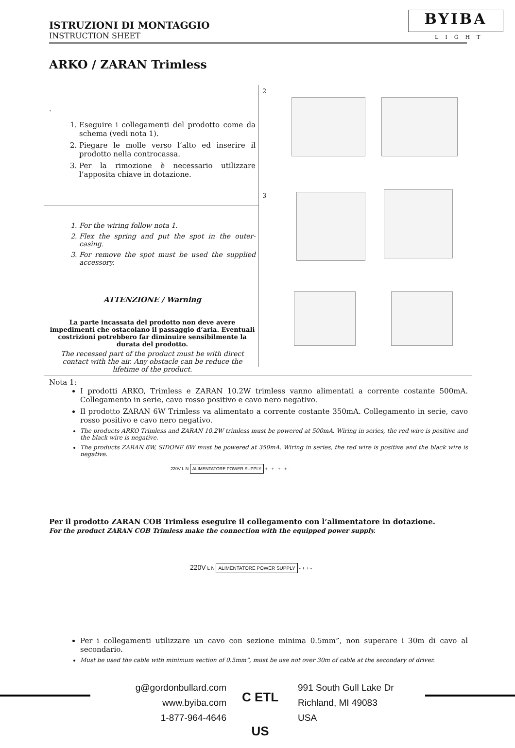ISTRUZIONI DI MONTAGGIO
INSTRUCTION SHEET
BYIBA
LIGHT
ARKO / ZARAN Trimless
.
1. Eseguire i collegamenti del prodotto come da schema (vedi nota 1).
2. Piegare le molle verso l’alto ed inserire il prodotto nella controcassa.
3. Per la rimozione è necessario utilizzare l’apposita chiave in dotazione.
1. For the wiring follow nota 1.
2. Flex the spring and put the spot in the outer-casing.
3. For remove the spot must be used the supplied accessory.
ATTENZIONE / Warning
La parte incassata del prodotto non deve avere impedimenti che ostacolano il passaggio d’aria. Eventuali costrizioni potrebbero far diminuire sensibilmente la durata del prodotto.
The recessed part of the product must be with direct contact with the air. Any obstacle can be reduce the lifetime of the product.
2
3
Nota 1:
I prodotti ARKO, Trimless e ZARAN 10.2W trimless vanno alimentati a corrente costante 500mA. Collegamento in serie, cavo rosso positivo e cavo nero negativo.
Il prodotto ZARAN 6W Trimless va alimentato a corrente costante 350mA. Collegamento in serie, cavo rosso positivo e cavo nero negativo.
The products ARKO Trimless and ZARAN 10.2W trimless must be powered at 500mA. Wiring in series, the red wire is positive and the black wire is negative.
The products ZARAN 6W, SIDONE 6W must be powered at 350mA. Wiring in series, the red wire is positive and the black wire is negative.
220V L N ALIMENTATORE POWER SUPPLY + - + - + - + -
Per il prodotto ZARAN COB Trimless eseguire il collegamento con l’alimentatore in dotazione.
For the product ZARAN COB Trimless make the connection with the equipped power supply.
220V L N ALIMENTATORE POWER SUPPLY - + + -
Per i collegamenti utilizzare un cavo con sezione minima 0.5mm”, non superare i 30m di cavo al secondario.
Must be used the cable with minimum section of 0.5mm”, must be use not over 30m of cable at the secondary of driver.
g@gordonbullard.com
www.byiba.com
1-877-964-4646
C ETL US
991 South Gull Lake Dr
Richland, MI 49083
USA